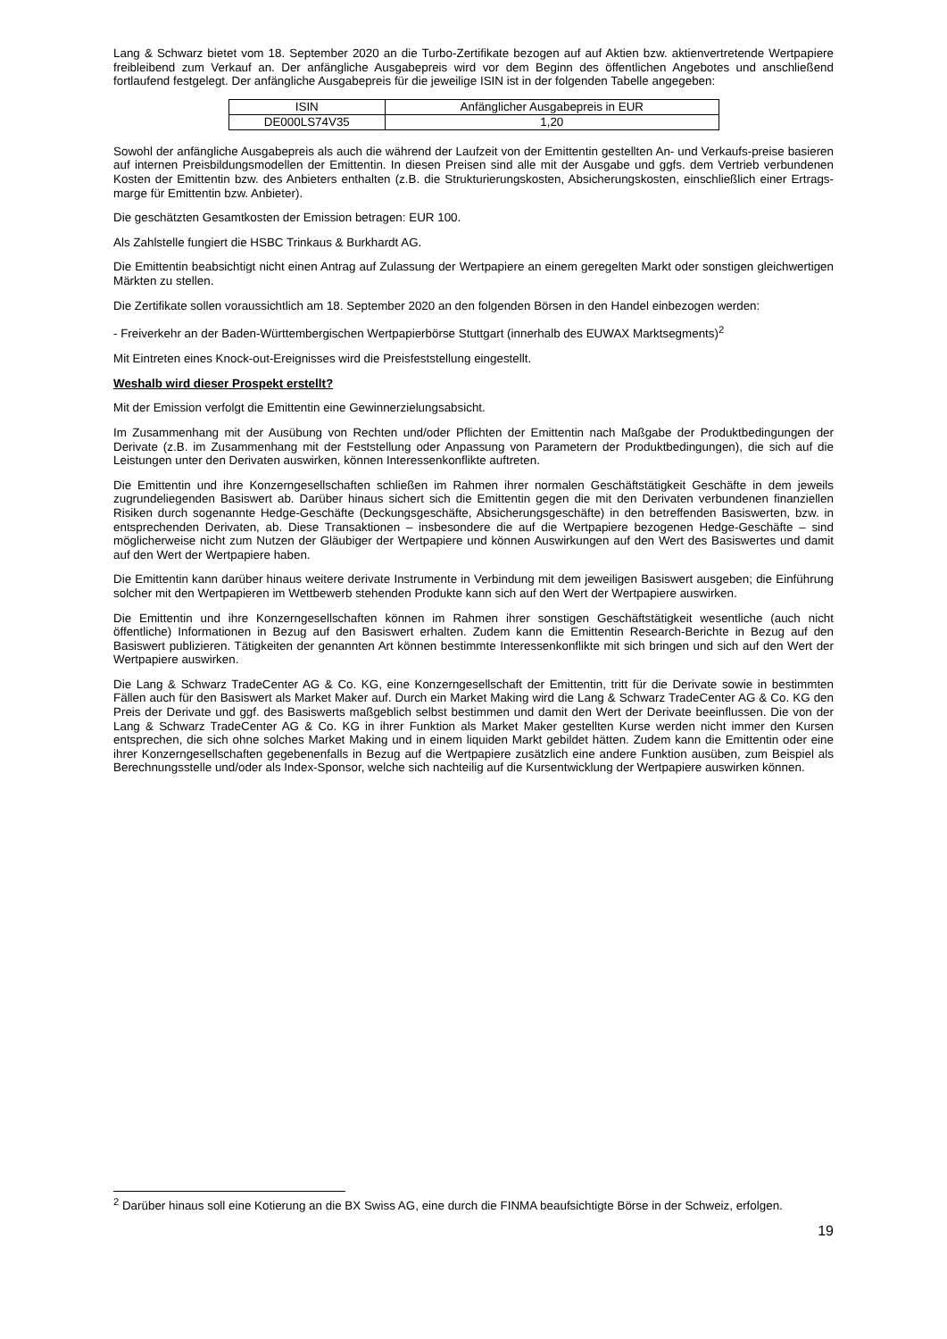Lang & Schwarz bietet vom 18. September 2020 an die Turbo-Zertifikate bezogen auf auf Aktien bzw. aktienvertretende Wertpapiere freibleibend zum Verkauf an. Der anfängliche Ausgabepreis wird vor dem Beginn des öffentlichen Angebotes und anschließend fortlaufend festgelegt. Der anfängliche Ausgabepreis für die jeweilige ISIN ist in der folgenden Tabelle angegeben:
| ISIN | Anfänglicher Ausgabepreis in EUR |
| DE000LS74V35 | 1,20 |
Sowohl der anfängliche Ausgabepreis als auch die während der Laufzeit von der Emittentin gestellten An- und Verkaufs-preise basieren auf internen Preisbildungsmodellen der Emittentin. In diesen Preisen sind alle mit der Ausgabe und ggfs. dem Vertrieb verbundenen Kosten der Emittentin bzw. des Anbieters enthalten (z.B. die Strukturierungskosten, Absicherungskosten, einschließlich einer Ertrags-marge für Emittentin bzw. Anbieter).
Die geschätzten Gesamtkosten der Emission betragen: EUR 100.
Als Zahlstelle fungiert die HSBC Trinkaus & Burkhardt AG.
Die Emittentin beabsichtigt nicht einen Antrag auf Zulassung der Wertpapiere an einem geregelten Markt oder sonstigen gleichwertigen Märkten zu stellen.
Die Zertifikate sollen voraussichtlich am 18. September 2020 an den folgenden Börsen in den Handel einbezogen werden:
- Freiverkehr an der Baden-Württembergischen Wertpapierbörse Stuttgart (innerhalb des EUWAX Marktsegments)<sup>2</sup>
Mit Eintreten eines Knock-out-Ereignisses wird die Preisfeststellung eingestellt.
Weshalb wird dieser Prospekt erstellt?
Mit der Emission verfolgt die Emittentin eine Gewinnerzielungsabsicht.
Im Zusammenhang mit der Ausübung von Rechten und/oder Pflichten der Emittentin nach Maßgabe der Produktbedingungen der Derivate (z.B. im Zusammenhang mit der Feststellung oder Anpassung von Parametern der Produktbedingungen), die sich auf die Leistungen unter den Derivaten auswirken, können Interessenkonflikte auftreten.
Die Emittentin und ihre Konzerngesellschaften schließen im Rahmen ihrer normalen Geschäftstätigkeit Geschäfte in dem jeweils zugrundeliegenden Basiswert ab. Darüber hinaus sichert sich die Emittentin gegen die mit den Derivaten verbundenen finanziellen Risiken durch sogenannte Hedge-Geschäfte (Deckungsgeschäfte, Absicherungsgeschäfte) in den betreffenden Basiswerten, bzw. in entsprechenden Derivaten, ab. Diese Transaktionen – insbesondere die auf die Wertpapiere bezogenen Hedge-Geschäfte – sind möglicherweise nicht zum Nutzen der Gläubiger der Wertpapiere und können Auswirkungen auf den Wert des Basiswertes und damit auf den Wert der Wertpapiere haben.
Die Emittentin kann darüber hinaus weitere derivate Instrumente in Verbindung mit dem jeweiligen Basiswert ausgeben; die Einführung solcher mit den Wertpapieren im Wettbewerb stehenden Produkte kann sich auf den Wert der Wertpapiere auswirken.
Die Emittentin und ihre Konzerngesellschaften können im Rahmen ihrer sonstigen Geschäftstätigkeit wesentliche (auch nicht öffentliche) Informationen in Bezug auf den Basiswert erhalten. Zudem kann die Emittentin Research-Berichte in Bezug auf den Basiswert publizieren. Tätigkeiten der genannten Art können bestimmte Interessenkonflikte mit sich bringen und sich auf den Wert der Wertpapiere auswirken.
Die Lang & Schwarz TradeCenter AG & Co. KG, eine Konzerngesellschaft der Emittentin, tritt für die Derivate sowie in bestimmten Fällen auch für den Basiswert als Market Maker auf. Durch ein Market Making wird die Lang & Schwarz TradeCenter AG & Co. KG den Preis der Derivate und ggf. des Basiswerts maßgeblich selbst bestimmen und damit den Wert der Derivate beeinflussen. Die von der Lang & Schwarz TradeCenter AG & Co. KG in ihrer Funktion als Market Maker gestellten Kurse werden nicht immer den Kursen entsprechen, die sich ohne solches Market Making und in einem liquiden Markt gebildet hätten. Zudem kann die Emittentin oder eine ihrer Konzerngesellschaften gegebenenfalls in Bezug auf die Wertpapiere zusätzlich eine andere Funktion ausüben, zum Beispiel als Berechnungsstelle und/oder als Index-Sponsor, welche sich nachteilig auf die Kursentwicklung der Wertpapiere auswirken können.
<sup>2</sup> Darüber hinaus soll eine Kotierung an die BX Swiss AG, eine durch die FINMA beaufsichtigte Börse in der Schweiz, erfolgen.
19